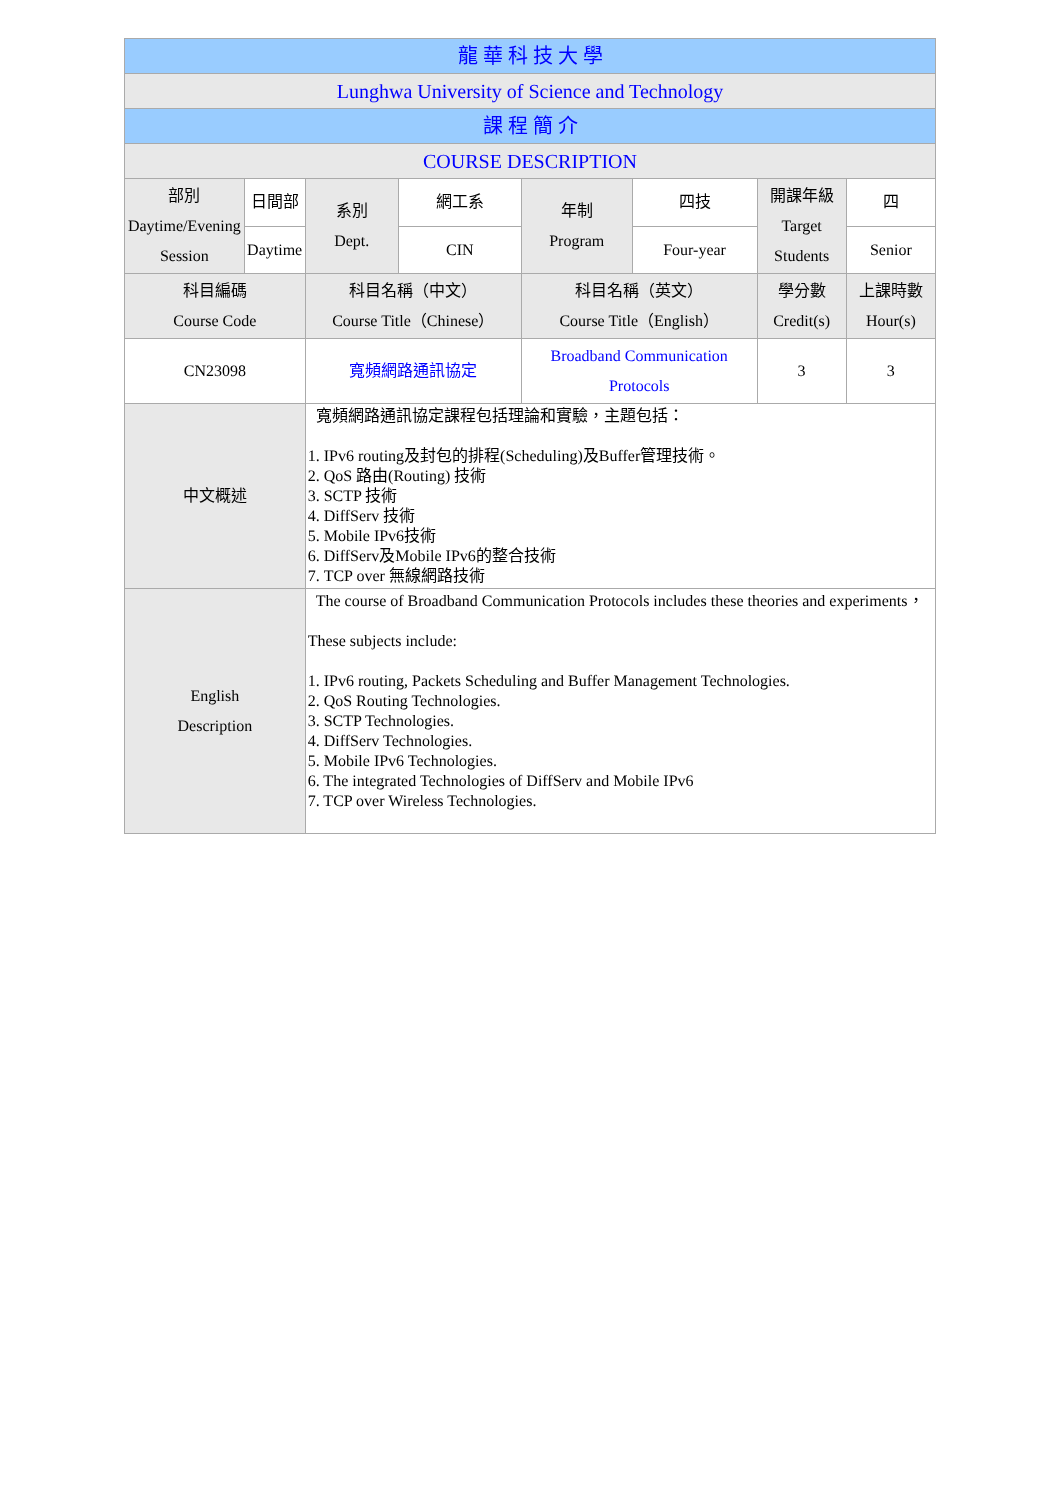| 龍 華 科 技 大 學 | | | | | | | |
| Lunghwa University of Science and Technology | | | | | | | |
| 課 程 簡 介 | | | | | | | |
| COURSE DESCRIPTION | | | | | | | |
| 部別 Daytime/Evening Session | 日間部 | 系別 Dept. | 網工系 | 年制 Program | 四技 | 開課年級 Target Students | 四 |
| | Daytime | | CIN | | Four-year | | Senior |
| 科目編碼 Course Code | | 科目名稱（中文） Course Title（Chinese） | | 科目名稱（英文） Course Title（English） | | 學分數 Credit(s) | 上課時數 Hour(s) |
| CN23098 | | 寬頻網路通訊協定 | | Broadband Communication Protocols | | 3 | 3 |
| 中文概述 | | 寬頻網路通訊協定課程包括理論和實驗，主題包括： 1. IPv6 routing及封包的排程(Scheduling)及Buffer管理技術。 2. QoS 路由(Routing) 技術 3. SCTP 技術 4. DiffServ 技術 5. Mobile IPv6技術 6. DiffServ及Mobile IPv6的整合技術 7. TCP over 無線網路技術 | | | | | |
| English Description | | The course of Broadband Communication Protocols includes these theories and experiments， These subjects include: 1. IPv6 routing, Packets Scheduling and Buffer Management Technologies. 2. QoS Routing Technologies. 3. SCTP Technologies. 4. DiffServ Technologies. 5. Mobile IPv6 Technologies. 6. The integrated Technologies of DiffServ and Mobile IPv6 7. TCP over Wireless Technologies. | | | | | |